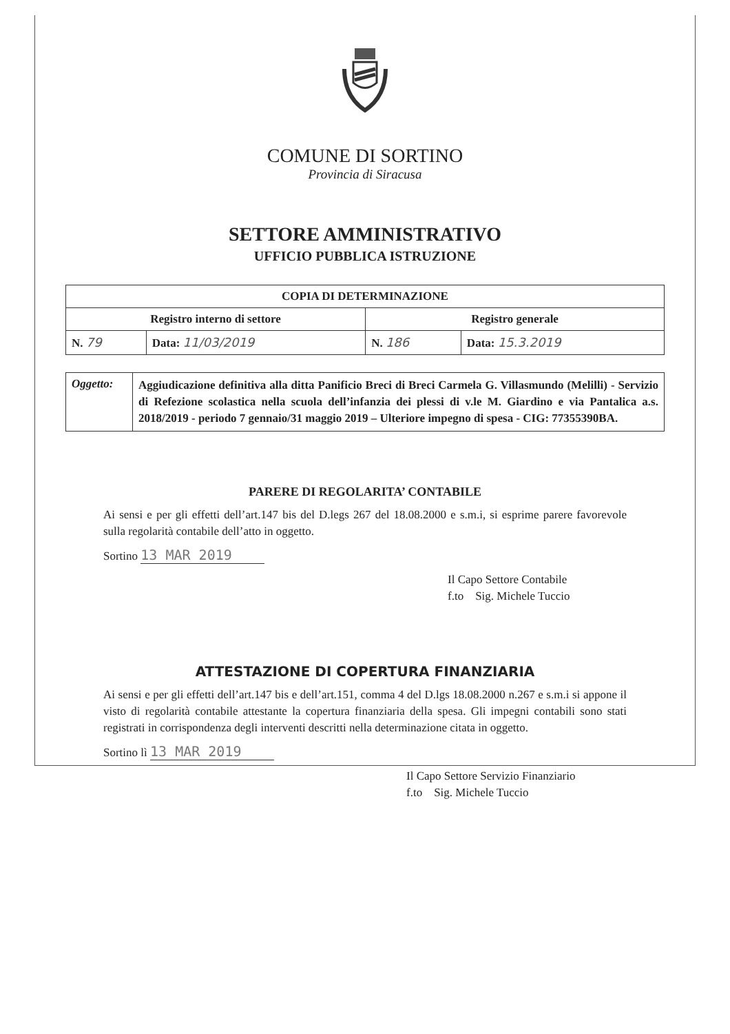COMUNE DI SORTINO
Provincia di Siracusa
SETTORE AMMINISTRATIVO
UFFICIO PUBBLICA ISTRUZIONE
| COPIA DI DETERMINAZIONE | | | |
| --- | --- | --- | --- |
| Registro interno di settore | | Registro generale | |
| N. 79 | Data: 11/03/2019 | N. 186 | Data: 15.3.2019 |
| Oggetto: | Aggiudicazione definitiva alla ditta Panificio Breci di Breci Carmela G. Villasmundo (Melilli) - Servizio di Refezione scolastica nella scuola dell’infanzia dei plessi di v.le M. Giardino e via Pantalica a.s. 2018/2019 - periodo 7 gennaio/31 maggio 2019 – Ulteriore impegno di spesa - CIG: 77355390BA. |
PARERE DI REGOLARITA’ CONTABILE
Ai sensi e per gli effetti dell’art.147 bis del D.legs 267 del 18.08.2000 e s.m.i, si esprime parere favorevole sulla regolarità contabile dell’atto in oggetto.
Sortino 13 MAR 2019
Il Capo Settore Contabile
f.to Sig. Michele Tuccio
ATTESTAZIONE DI COPERTURA FINANZIARIA
Ai sensi e per gli effetti dell’art.147 bis e dell’art.151, comma 4 del D.lgs 18.08.2000 n.267 e s.m.i si appone il visto di regolarità contabile attestante la copertura finanziaria della spesa. Gli impegni contabili sono stati registrati in corrispondenza degli interventi descritti nella determinazione citata in oggetto.
Sortino lì 13 MAR 2019
Il Capo Settore Servizio Finanziario
f.to Sig. Michele Tuccio